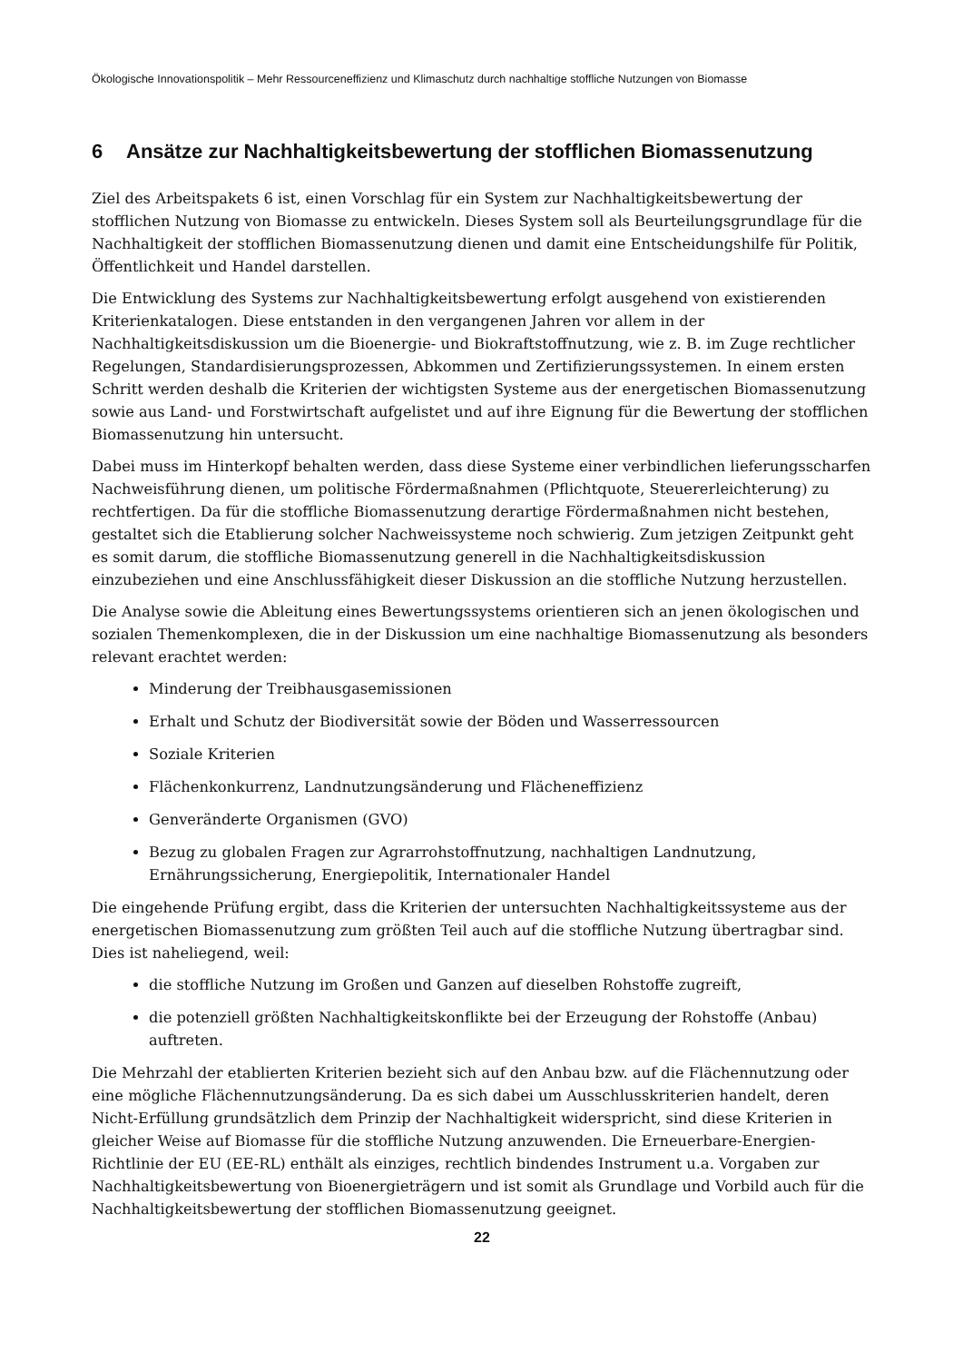Ökologische Innovationspolitik – Mehr Ressourceneffizienz und Klimaschutz durch nachhaltige stoffliche Nutzungen von Biomasse
6 Ansätze zur Nachhaltigkeitsbewertung der stofflichen Biomassenutzung
Ziel des Arbeitspakets 6 ist, einen Vorschlag für ein System zur Nachhaltigkeitsbewertung der stofflichen Nutzung von Biomasse zu entwickeln. Dieses System soll als Beurteilungsgrundlage für die Nachhaltigkeit der stofflichen Biomassenutzung dienen und damit eine Entscheidungshilfe für Politik, Öffentlichkeit und Handel darstellen.
Die Entwicklung des Systems zur Nachhaltigkeitsbewertung erfolgt ausgehend von existierenden Kriterienkatalogen. Diese entstanden in den vergangenen Jahren vor allem in der Nachhaltigkeitsdiskussion um die Bioenergie- und Biokraftstoffnutzung, wie z. B. im Zuge rechtlicher Regelungen, Standardisierungsprozessen, Abkommen und Zertifizierungssystemen. In einem ersten Schritt werden deshalb die Kriterien der wichtigsten Systeme aus der energetischen Biomassenutzung sowie aus Land- und Forstwirtschaft aufgelistet und auf ihre Eignung für die Bewertung der stofflichen Biomassenutzung hin untersucht.
Dabei muss im Hinterkopf behalten werden, dass diese Systeme einer verbindlichen lieferungsscharfen Nachweisführung dienen, um politische Fördermaßnahmen (Pflichtquote, Steuererleichterung) zu rechtfertigen. Da für die stoffliche Biomassenutzung derartige Fördermaßnahmen nicht bestehen, gestaltet sich die Etablierung solcher Nachweissysteme noch schwierig. Zum jetzigen Zeitpunkt geht es somit darum, die stoffliche Biomassenutzung generell in die Nachhaltigkeitsdiskussion einzubeziehen und eine Anschlussfähigkeit dieser Diskussion an die stoffliche Nutzung herzustellen.
Die Analyse sowie die Ableitung eines Bewertungssystems orientieren sich an jenen ökologischen und sozialen Themenkomplexen, die in der Diskussion um eine nachhaltige Biomassenutzung als besonders relevant erachtet werden:
Minderung der Treibhausgasemissionen
Erhalt und Schutz der Biodiversität sowie der Böden und Wasserressourcen
Soziale Kriterien
Flächenkonkurrenz, Landnutzungsänderung und Flächeneffizienz
Genveränderte Organismen (GVO)
Bezug zu globalen Fragen zur Agrarrohstoffnutzung, nachhaltigen Landnutzung, Ernährungssicherung, Energiepolitik, Internationaler Handel
Die eingehende Prüfung ergibt, dass die Kriterien der untersuchten Nachhaltigkeitssysteme aus der energetischen Biomassenutzung zum größten Teil auch auf die stoffliche Nutzung übertragbar sind. Dies ist naheliegend, weil:
die stoffliche Nutzung im Großen und Ganzen auf dieselben Rohstoffe zugreift,
die potenziell größten Nachhaltigkeitskonflikte bei der Erzeugung der Rohstoffe (Anbau) auftreten.
Die Mehrzahl der etablierten Kriterien bezieht sich auf den Anbau bzw. auf die Flächennutzung oder eine mögliche Flächennutzungsänderung. Da es sich dabei um Ausschlusskriterien handelt, deren Nicht-Erfüllung grundsätzlich dem Prinzip der Nachhaltigkeit widerspricht, sind diese Kriterien in gleicher Weise auf Biomasse für die stoffliche Nutzung anzuwenden. Die Erneuerbare-Energien-Richtlinie der EU (EE-RL) enthält als einziges, rechtlich bindendes Instrument u.a. Vorgaben zur Nachhaltigkeitsbewertung von Bioenergieträgern und ist somit als Grundlage und Vorbild auch für die Nachhaltigkeitsbewertung der stofflichen Biomassenutzung geeignet.
22